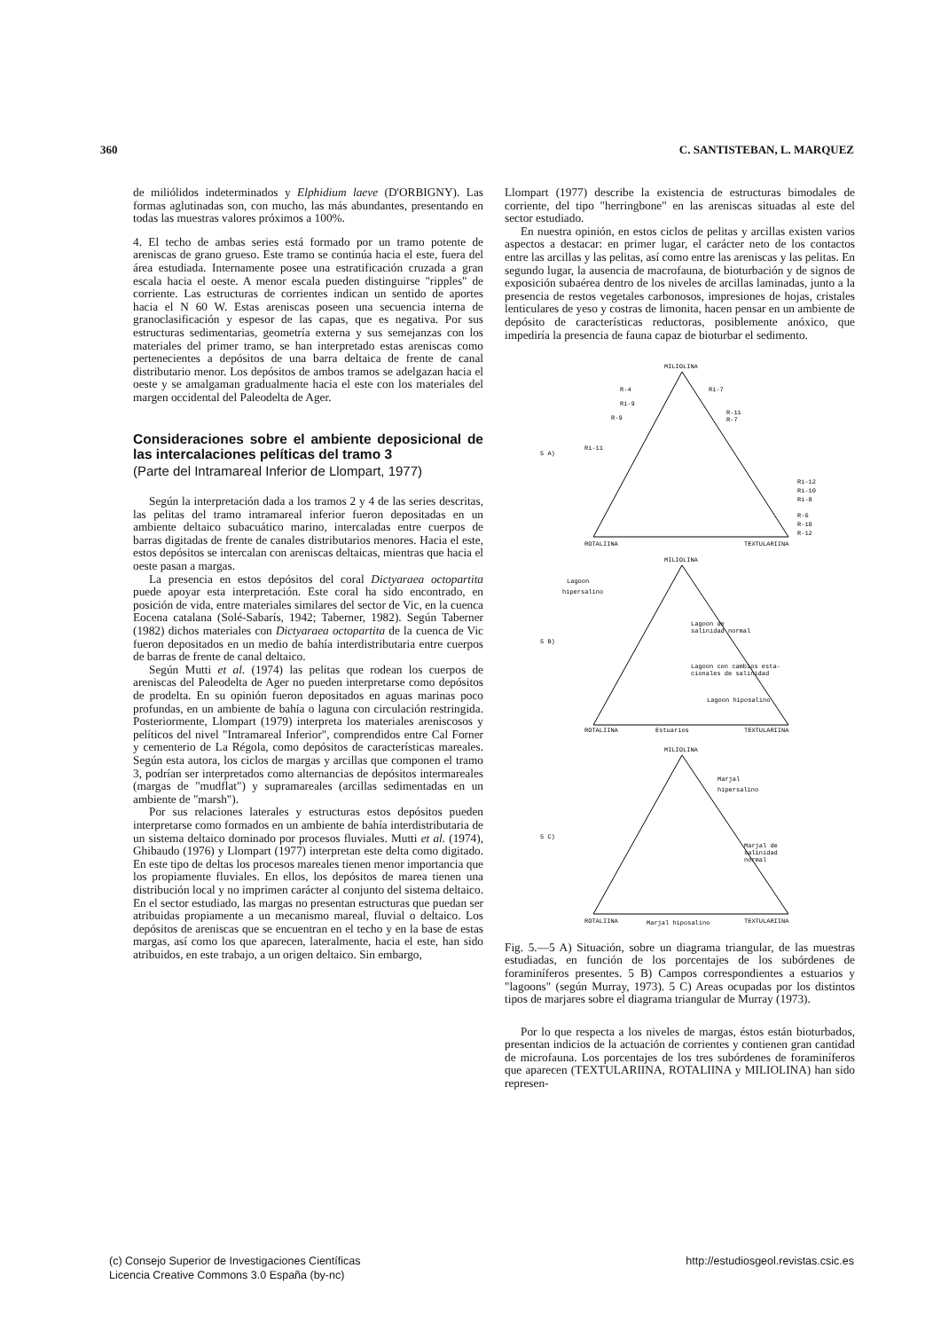360 C. SANTISTEBAN, L. MARQUEZ
de miliólidos indeterminados y Elphidium laeve (D'ORBIGNY). Las formas aglutinadas son, con mucho, las más abundantes, presentando en todas las muestras valores próximos a 100%.
4. El techo de ambas series está formado por un tramo potente de areniscas de grano grueso. Este tramo se continúa hacia el este, fuera del área estudiada. Internamente posee una estratificación cruzada a gran escala hacia el oeste. A menor escala pueden distinguirse "ripples" de corriente. Las estructuras de corrientes indican un sentido de aportes hacia el N 60 W. Estas areniscas poseen una secuencia interna de granoclasificación y espesor de las capas, que es negativa. Por sus estructuras sedimentarias, geometría externa y sus semejanzas con los materiales del primer tramo, se han interpretado estas areniscas como pertenecientes a depósitos de una barra deltaica de frente de canal distributario menor. Los depósitos de ambos tramos se adelgazan hacia el oeste y se amalgaman gradualmente hacia el este con los materiales del margen occidental del Paleodelta de Ager.
Consideraciones sobre el ambiente deposicional de las intercalaciones pelíticas del tramo 3
(Parte del Intramareal Inferior de Llompart, 1977)
Según la interpretación dada a los tramos 2 y 4 de las series descritas, las pelitas del tramo intramareal inferior fueron depositadas en un ambiente deltaico subacuático marino, intercaladas entre cuerpos de barras digitadas de frente de canales distributarios menores. Hacia el este, estos depósitos se intercalan con areniscas deltaicas, mientras que hacia el oeste pasan a margas.
La presencia en estos depósitos del coral Dictyaraea octopartita puede apoyar esta interpretación. Este coral ha sido encontrado, en posición de vida, entre materiales similares del sector de Vic, en la cuenca Eocena catalana (Solé-Sabarís, 1942; Taberner, 1982). Según Taberner (1982) dichos materiales con Dictyaraea octopartita de la cuenca de Vic fueron depositados en un medio de bahía interdistributaria entre cuerpos de barras de frente de canal deltaico.
Según Mutti et al. (1974) las pelitas que rodean los cuerpos de areniscas del Paleodelta de Ager no pueden interpretarse como depósitos de prodelta. En su opinión fueron depositados en aguas marinas poco profundas, en un ambiente de bahía o laguna con circulación restringida. Posteriormente, Llompart (1979) interpreta los materiales areniscosos y pelíticos del nivel "Intramareal Inferior", comprendidos entre Cal Forner y cementerio de La Régola, como depósitos de características mareales. Según esta autora, los ciclos de margas y arcillas que componen el tramo 3, podrían ser interpretados como alternancias de depósitos intermareales (margas de "mudflat") y supramareales (arcillas sedimentadas en un ambiente de "marsh").
Por sus relaciones laterales y estructuras estos depósitos pueden interpretarse como formados en un ambiente de bahía interdistributaria de un sistema deltaico dominado por procesos fluviales. Mutti et al. (1974), Ghibaudo (1976) y Llompart (1977) interpretan este delta como digitado. En este tipo de deltas los procesos mareales tienen menor importancia que los propiamente fluviales. En ellos, los depósitos de marea tienen una distribución local y no imprimen carácter al conjunto del sistema deltaico. En el sector estudiado, las margas no presentan estructuras que puedan ser atribuidas propiamente a un mecanismo mareal, fluvial o deltaico. Los depósitos de areniscas que se encuentran en el techo y en la base de estas margas, así como los que aparecen, lateralmente, hacia el este, han sido atribuidos, en este trabajo, a un origen deltaico. Sin embargo,
Llompart (1977) describe la existencia de estructuras bimodales de corriente, del tipo "herringbone" en las areniscas situadas al este del sector estudiado.
En nuestra opinión, en estos ciclos de pelitas y arcillas existen varios aspectos a destacar: en primer lugar, el carácter neto de los contactos entre las arcillas y las pelitas, así como entre las areniscas y las pelitas. En segundo lugar, la ausencia de macrofauna, de bioturbación y de signos de exposición subaérea dentro de los niveles de arcillas laminadas, junto a la presencia de restos vegetales carbonosos, impresiones de hojas, cristales lenticulares de yeso y costras de limonita, hacen pensar en un ambiente de depósito de características reductoras, posiblemente anóxico, que impediría la presencia de fauna capaz de bioturbar el sedimento.
MILIOLINA
5 A)
ROTALIINA
TEXTULARIINA
R-4
Ri-7
Ri-9
R-11
R-9
R-7
Ri-11
Ri-12
Ri-10
Ri-8
R-6
R-10
R-12
MILIOLINA
5 B)
Lagoon
hipersalino
Lagoon de
salinidad normal
Lagoon con cambios esta-
cionales de salinidad
Lagoon hiposalino
ROTALIINA
Estuarios
TEXTULARIINA
MILIOLINA
5 C)
Marjal
hipersalino
Marjal de
salinidad
normal
ROTALIINA
Marjal hiposalino
TEXTULARIINA
Fig. 5.—5 A) Situación, sobre un diagrama triangular, de las muestras estudiadas, en función de los porcentajes de los subórdenes de foraminíferos presentes. 5 B) Campos correspondientes a estuarios y "lagoons" (según Murray, 1973). 5 C) Areas ocupadas por los distintos tipos de marjares sobre el diagrama triangular de Murray (1973).
Por lo que respecta a los niveles de margas, éstos están bioturbados, presentan indicios de la actuación de corrientes y contienen gran cantidad de microfauna. Los porcentajes de los tres subórdenes de foraminíferos que aparecen (TEXTULARIINA, ROTALIINA y MILIOLINA) han sido represen-
(c) Consejo Superior de Investigaciones Científicas
Licencia Creative Commons 3.0 España (by-nc)
http://estudiosgeol.revistas.csic.es